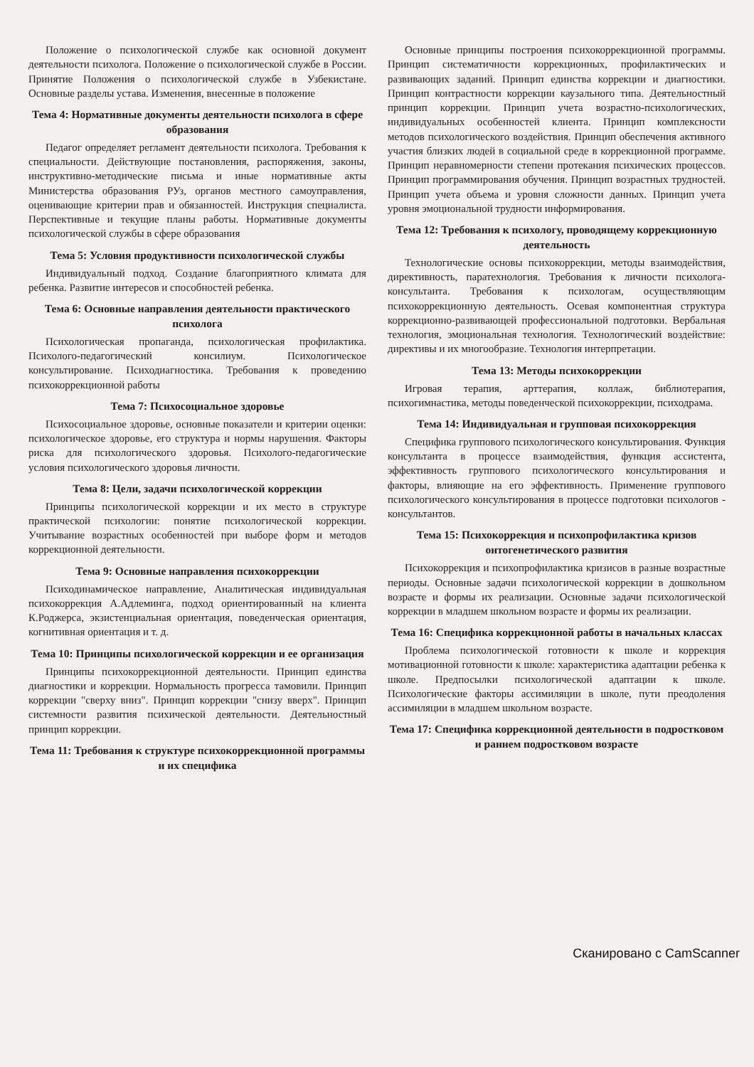Положение о психологической службе как основной документ деятельности психолога. Положение о психологической службе в России. Принятие Положения о психологической службе в Узбекистане. Основные разделы устава. Изменения, внесенные в положение
Тема 4: Нормативные документы деятельности психолога в сфере образования
Педагог определяет регламент деятельности психолога. Требования к специальности. Действующие постановления, распоряжения, законы, инструктивно-методические письма и иные нормативные акты Министерства образования РУз, органов местного самоуправления, оценивающие критерии прав и обязанностей. Инструкция специалиста. Перспективные и текущие планы работы. Нормативные документы психологической службы в сфере образования
Тема 5: Условия продуктивности психологической службы
Индивидуальный подход. Создание благоприятного климата для ребенка. Развитие интересов и способностей ребенка.
Тема 6: Основные направления деятельности практического психолога
Психологическая пропаганда, психологическая профилактика. Психолого-педагогический консилиум. Психологическое консультирование. Психодиагностика. Требования к проведению психокоррекционной работы
Тема 7: Психосоциальное здоровье
Психосоциальное здоровье, основные показатели и критерии оценки: психологическое здоровье, его структура и нормы нарушения. Факторы риска для психологического здоровья. Психолого-педагогические условия психологического здоровья личности.
Тема 8: Цели, задачи психологической коррекции
Принципы психологической коррекции и их место в структуре практической психологии: понятие психологической коррекции. Учитывание возрастных особенностей при выборе форм и методов коррекционной деятельности.
Тема 9: Основные направления психокоррекции
Психодинамическое направление, Аналитическая индивидуальная психокоррекция А.Адлеминга, подход ориентированный на клиента К.Роджерса, экзистенциальная ориентация, поведенческая ориентация, когнитивная ориентация и т. д.
Тема 10: Принципы психологической коррекции и ее организация
Принципы психокоррекционной деятельности. Принцип единства диагностики и коррекции. Нормальность прогресса тамовили. Принцип коррекции "сверху вниз". Принцип коррекции "снизу вверх". Принцип системности развития психической деятельности. Деятельностный принцип коррекции.
Тема 11: Требования к структуре психокоррекционной программы и их специфика
Основные принципы построения психокоррекционной программы. Принцип систематичности коррекционных, профилактических и развивающих заданий. Принцип единства коррекции и диагностики. Принцип контрастности коррекции каузального типа. Деятельностный принцип коррекции. Принцип учета возрастно-психологических, индивидуальных особенностей клиента. Принцип комплексности методов психологического воздействия. Принцип обеспечения активного участия близких людей в социальной среде в коррекционной программе. Принцип неравномерности степени протекания психических процессов. Принцип программирования обучения. Принцип возрастных трудностей. Принцип учета объема и уровня сложности данных. Принцип учета уровня эмоциональной трудности информирования.
Тема 12: Требования к психологу, проводящему коррекционную деятельность
Технологические основы психокоррекции, методы взаимодействия, директивность, паратехнология. Требования к личности психолога-консультанта. Требования к психологам, осуществляющим психокоррекционную деятельность. Осевая компонентная структура коррекционно-развивающей профессиональной подготовки. Вербальная технология, эмоциональная технология. Технологический воздействие: директивы и их многообразие. Технология интерпретации.
Тема 13: Методы психокоррекции
Игровая терапия, арттерапия, коллаж, библиотерапия, психогимнастика, методы поведенческой психокоррекции, психодрама.
Тема 14: Индивидуальная и групповая психокоррекция
Специфика группового психологического консультирования. Функция консультанта в процессе взаимодействия, функция ассистента, эффективность группового психологического консультирования и факторы, влияющие на его эффективность. Применение группового психологического консультирования в процессе подготовки психологов - консультантов.
Тема 15: Психокоррекция и психопрофилактика кризов онтогенетического развития
Психокоррекция и психопрофилактика кризисов в разные возрастные периоды. Основные задачи психологической коррекции в дошкольном возрасте и формы их реализации. Основные задачи психологической коррекции в младшем школьном возрасте и формы их реализации.
Тема 16: Специфика коррекционной работы в начальных классах
Проблема психологической готовности к школе и коррекция мотивационной готовности к школе: характеристика адаптации ребенка к школе. Предпосылки психологической адаптации к школе. Психологические факторы ассимиляции в школе, пути преодоления ассимиляции в младшем школьном возрасте.
Тема 17: Специфика коррекционной деятельности в подростковом и раннем подростковом возрасте
Сканировано с CamScanner